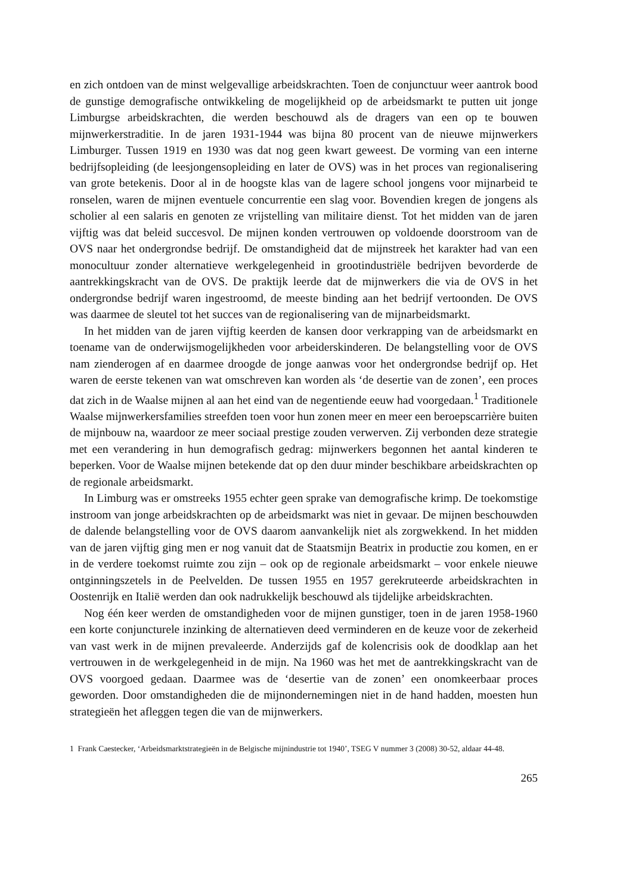en zich ontdoen van de minst welgevallige arbeidskrachten. Toen de conjunctuur weer aantrok bood de gunstige demografische ontwikkeling de mogelijkheid op de arbeidsmarkt te putten uit jonge Limburgse arbeidskrachten, die werden beschouwd als de dragers van een op te bouwen mijnwerkerstraditie. In de jaren 1931-1944 was bijna 80 procent van de nieuwe mijnwerkers Limburger. Tussen 1919 en 1930 was dat nog geen kwart geweest. De vorming van een interne bedrijfsopleiding (de leesjongensopleiding en later de OVS) was in het proces van regionalisering van grote betekenis. Door al in de hoogste klas van de lagere school jongens voor mijnarbeid te ronselen, waren de mijnen eventuele concurrentie een slag voor. Bovendien kregen de jongens als scholier al een salaris en genoten ze vrijstelling van militaire dienst. Tot het midden van de jaren vijftig was dat beleid succesvol. De mijnen konden vertrouwen op voldoende doorstroom van de OVS naar het ondergrondse bedrijf. De omstandigheid dat de mijnstreek het karakter had van een monocultuur zonder alternatieve werkgelegenheid in grootindustriële bedrijven bevorderde de aantrekkingskracht van de OVS. De praktijk leerde dat de mijnwerkers die via de OVS in het ondergrondse bedrijf waren ingestroomd, de meeste binding aan het bedrijf vertoonden. De OVS was daarmee de sleutel tot het succes van de regionalisering van de mijnarbeidsmarkt.
In het midden van de jaren vijftig keerden de kansen door verkrapping van de arbeidsmarkt en toename van de onderwijsmogelijkheden voor arbeiderskinderen. De belangstelling voor de OVS nam zienderogen af en daarmee droogde de jonge aanwas voor het ondergrondse bedrijf op. Het waren de eerste tekenen van wat omschreven kan worden als ‘de desertie van de zonen’, een proces dat zich in de Waalse mijnen al aan het eind van de negentiende eeuw had voorgedaan.<sup>1</sup> Traditionele Waalse mijnwerkersfamilies streefden toen voor hun zonen meer en meer een beroepscarrière buiten de mijnbouw na, waardoor ze meer sociaal prestige zouden verwerven. Zij verbonden deze strategie met een verandering in hun demografisch gedrag: mijnwerkers begonnen het aantal kinderen te beperken. Voor de Waalse mijnen betekende dat op den duur minder beschikbare arbeidskrachten op de regionale arbeidsmarkt.
In Limburg was er omstreeks 1955 echter geen sprake van demografische krimp. De toekomstige instroom van jonge arbeidskrachten op de arbeidsmarkt was niet in gevaar. De mijnen beschouwden de dalende belangstelling voor de OVS daarom aanvankelijk niet als zorgwekkend. In het midden van de jaren vijftig ging men er nog vanuit dat de Staatsmijn Beatrix in productie zou komen, en er in de verdere toekomst ruimte zou zijn – ook op de regionale arbeidsmarkt – voor enkele nieuwe ontginningszetels in de Peelvelden. De tussen 1955 en 1957 gerekruteerde arbeidskrachten in Oostenrijk en Italië werden dan ook nadrukkelijk beschouwd als tijdelijke arbeidskrachten.
Nog één keer werden de omstandigheden voor de mijnen gunstiger, toen in de jaren 1958-1960 een korte conjuncturele inzinking de alternatieven deed verminderen en de keuze voor de zekerheid van vast werk in de mijnen prevaleerde. Anderzijds gaf de kolencrisis ook de doodklap aan het vertrouwen in de werkgelegenheid in de mijn. Na 1960 was het met de aantrekkingskracht van de OVS voorgoed gedaan. Daarmee was de ‘desertie van de zonen’ een onomkeerbaar proces geworden. Door omstandigheden die de mijnondernemingen niet in de hand hadden, moesten hun strategieën het afleggen tegen die van de mijnwerkers.
1 Frank Caestecker, ‘Arbeidsmarktstrategieën in de Belgische mijnindustrie tot 1940’, TSEG V nummer 3 (2008) 30-52, aldaar 44-48.
265